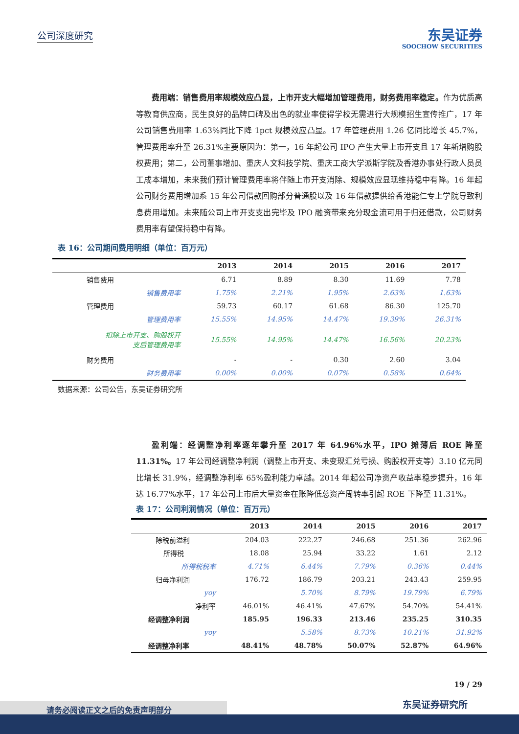公司深度研究
东吴证券
SOOCHOW SECURITIES
费用端：销售费用率规模效应凸显，上市开支大幅增加管理费用，财务费用率稳定。作为优质高等教育供应商，民生良好的品牌口碑及出色的就业率使得学校无需进行大规模招生宣传推广，17 年公司销售费用率 1.63%同比下降 1pct 规模效应凸显。17 年管理费用 1.26 亿同比增长 45.7%，管理费用率升至 26.31%主要原因为：第一，16 年起公司 IPO 产生大量上市开支且 17 年新增购股权费用；第二，公司董事增加、重庆人文科技学院、重庆工商大学派斯学院及香港办事处行政人员员工成本增加，未来我们预计管理费用率将伴随上市开支消除、规模效应显现维持稳中有降。16 年起公司财务费用增加系 15 年公司借款回购部分普通股以及 16 年借款提供给香港能仁专上学院导致利息费用增加。未来随公司上市开支支出完毕及 IPO 融资带来充分现金流可用于归还借款，公司财务费用率有望保持稳中有降。
表 16：公司期间费用明细（单位：百万元）
| | 2013 | 2014 | 2015 | 2016 | 2017 |
| --- | --- | --- | --- | --- | --- |
| 销售费用 | 6.71 | 8.89 | 8.30 | 11.69 | 7.78 |
| 销售费用率 | 1.75% | 2.21% | 1.95% | 2.63% | 1.63% |
| 管理费用 | 59.73 | 60.17 | 61.68 | 86.30 | 125.70 |
| 管理费用率 | 15.55% | 14.95% | 14.47% | 19.39% | 26.31% |
| 扣除上市开支、购股权开 支后管理费用率 | 15.55% | 14.95% | 14.47% | 16.56% | 20.23% |
| 财务费用 | - | - | 0.30 | 2.60 | 3.04 |
| 财务费用率 | 0.00% | 0.00% | 0.07% | 0.58% | 0.64% |
数据来源：公司公告，东吴证券研究所
盈利端：经调整净利率逐年攀升至 2017 年 64.96%水平，IPO 摊薄后 ROE 降至 11.31%。17 年公司经调整净利润（调整上市开支、未变现汇兑亏损、购股权开支等）3.10 亿元同比增长 31.9%，经调整净利率 65%盈利能力卓越。2014 年起公司净资产收益率稳步提升，16 年达 16.77%水平，17 年公司上市后大量资金在账降低总资产周转率引起 ROE 下降至 11.31%。
表 17：公司利润情况（单位：百万元）
| | 2013 | 2014 | 2015 | 2016 | 2017 |
| --- | --- | --- | --- | --- | --- |
| 除税前溢利 | 204.03 | 222.27 | 246.68 | 251.36 | 262.96 |
| 所得税 | 18.08 | 25.94 | 33.22 | 1.61 | 2.12 |
| 所得税税率 | 4.71% | 6.44% | 7.79% | 0.36% | 0.44% |
| 归母净利润 | 176.72 | 186.79 | 203.21 | 243.43 | 259.95 |
| yoy | | 5.70% | 8.79% | 19.79% | 6.79% |
| 净利率 | 46.01% | 46.41% | 47.67% | 54.70% | 54.41% |
| 经调整净利润 | 185.95 | 196.33 | 213.46 | 235.25 | 310.35 |
| yoy | | 5.58% | 8.73% | 10.21% | 31.92% |
| 经调整净利率 | 48.41% | 48.78% | 50.07% | 52.87% | 64.96% |
19 / 29
东吴证券研究所 请务必阅读正文之后的免责声明部分